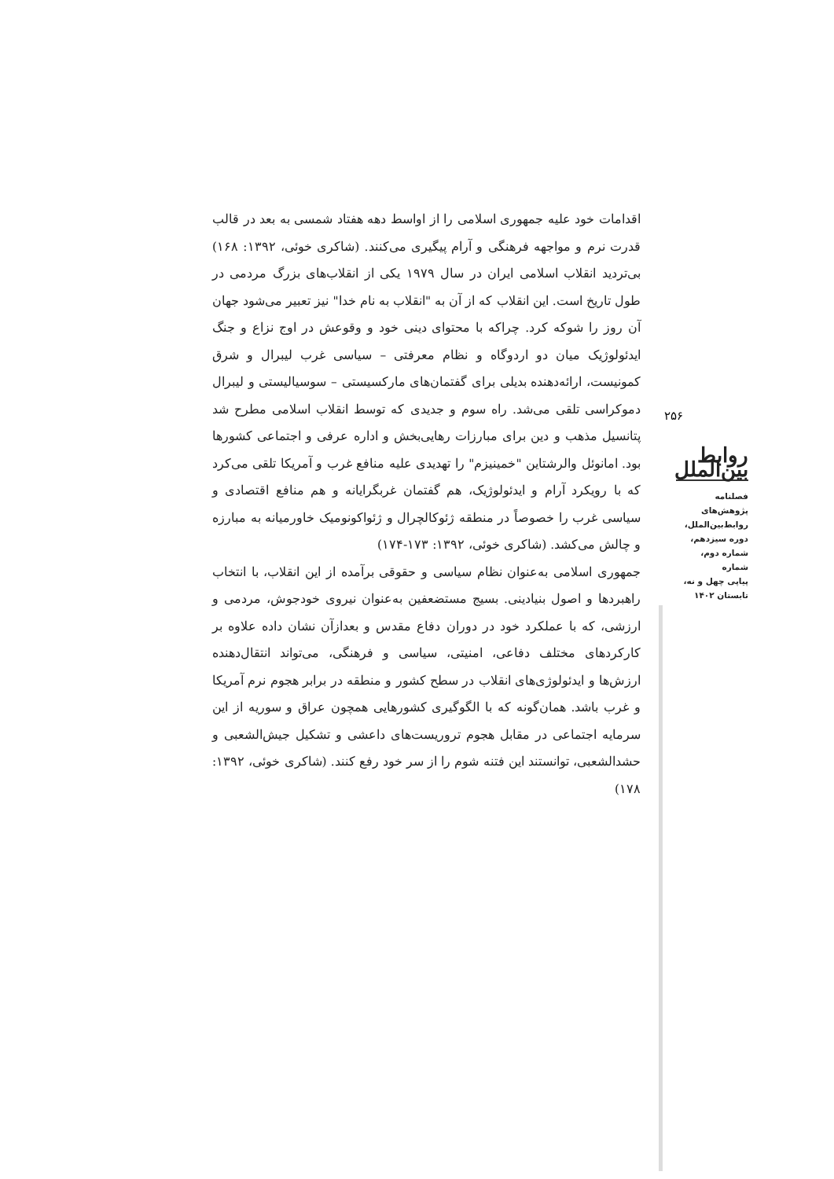اقدامات خود علیه جمهوری اسلامی را از اواسط دهه هفتاد شمسی به بعد در قالب قدرت نرم و مواجهه فرهنگی و آرام پیگیری می‌کنند. (شاکری خوئی، ۱۳۹۲: ۱۶۸) بی‌تردید انقلاب اسلامی ایران در سال ۱۹۷۹ یکی از انقلاب‌های بزرگ مردمی در طول تاریخ است. این انقلاب که از آن به "انقلاب به نام خدا" نیز تعبیر می‌شود جهان آن روز را شوکه کرد. چراکه با محتوای دینی خود و وقوعش در اوج نزاع و جنگ ایدئولوژیک میان دو اردوگاه و نظام معرفتی – سیاسی غرب لیبرال و شرق کمونیست، ارائه‌دهنده بدیلی برای گفتمان‌های مارکسیستی – سوسیالیستی و لیبرال دموکراسی تلقی می‌شد. راه سوم و جدیدی که توسط انقلاب اسلامی مطرح شد پتانسیل مذهب و دین برای مبارزات رهایی‌بخش و اداره عرفی و اجتماعی کشورها بود. امانوئل والرشتاین "خمینیزم" را تهدیدی علیه منافع غرب و آمریکا تلقی می‌کرد که با رویکرد آرام و ایدئولوژیک، هم گفتمان غربگرایانه و هم منافع اقتصادی و سیاسی غرب را خصوصاً در منطقه ژئوکالچرال و ژئواکونومیک خاورمیانه به مبارزه و چالش می‌کشد. (شاکری خوئی، ۱۳۹۲: ۱۷۳-۱۷۴)
جمهوری اسلامی به‌عنوان نظام سیاسی و حقوقی برآمده از این انقلاب، با انتخاب راهبردها و اصول بنیادینی. بسیج مستضعفین به‌عنوان نیروی خودجوش، مردمی و ارزشی، که با عملکرد خود در دوران دفاع مقدس و بعدازآن نشان داده علاوه بر کارکردهای مختلف دفاعی، امنیتی، سیاسی و فرهنگی، می‌تواند انتقال‌دهنده ارزش‌ها و ایدئولوژی‌های انقلاب در سطح کشور و منطقه در برابر هجوم نرم آمریکا و غرب باشد. همان‌گونه که با الگوگیری کشورهایی همچون عراق و سوریه از این سرمایه اجتماعی در مقابل هجوم تروریست‌های داعشی و تشکیل جیش‌الشعبی و حشدالشعبی، توانستند این فتنه شوم را از سر خود رفع کنند. (شاکری خوئی، ۱۳۹۲: ۱۷۸)
۲۵۶
روابط بین‌الملل
فصلنامه
پژوهش‌های
روابط‌بین‌الملل،
دوره سیزدهم،
شماره دوم، شماره
پیاپی چهل و نه،
تابستان ۱۴۰۲